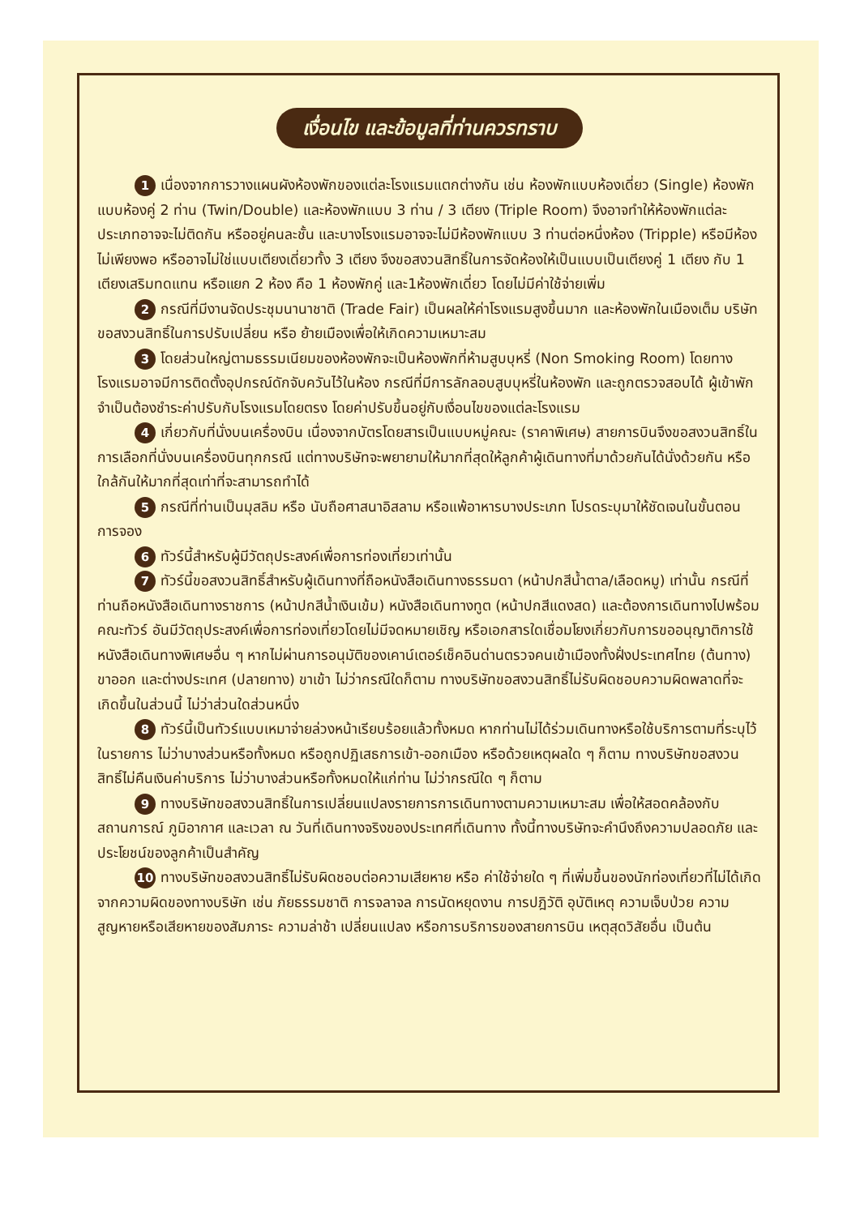เงื่อนไข และข้อมูลที่ท่านควรทราบ
1 เนื่องจากการวางแผนผังห้องพักของแต่ละโรงแรมแตกต่างกัน เช่น ห้องพักแบบห้องเดี่ยว (Single) ห้องพักแบบห้องคู่ 2 ท่าน (Twin/Double) และห้องพักแบบ 3 ท่าน / 3 เตียง (Triple Room) จึงอาจทำให้ห้องพักแต่ละประเภทอาจจะไม่ติดกัน หรืออยู่คนละชั้น และบางโรงแรมอาจจะไม่มีห้องพักแบบ 3 ท่านต่อหนึ่งห้อง (Tripple) หรือมีห้องไม่เพียงพอ หรืออาจไม่ใช่แบบเตียงเดี่ยวทั้ง 3 เตียง จึงขอสงวนสิทธิ์ในการจัดห้องให้เป็นแบบเป็นเตียงคู่ 1 เตียง กับ 1 เตียงเสริมทดแทน หรือแยก 2 ห้อง คือ 1 ห้องพักคู่ และ1ห้องพักเดี่ยว โดยไม่มีค่าใช้จ่ายเพิ่ม
2 กรณีที่มีงานจัดประชุมนานาชาติ (Trade Fair) เป็นผลให้ค่าโรงแรมสูงขึ้นมาก และห้องพักในเมืองเต็ม บริษัทขอสงวนสิทธิ์ในการปรับเปลี่ยน หรือ ย้ายเมืองเพื่อให้เกิดความเหมาะสม
3 โดยส่วนใหญ่ตามธรรมเนียมของห้องพักจะเป็นห้องพักที่ห้ามสูบบุหรี่ (Non Smoking Room) โดยทางโรงแรมอาจมีการติดตั้งอุปกรณ์ดักจับควันไว้ในห้อง กรณีที่มีการลักลอบสูบบุหรี่ในห้องพัก และถูกตรวจสอบได้ ผู้เข้าพักจำเป็นต้องชำระค่าปรับกับโรงแรมโดยตรง โดยค่าปรับขึ้นอยู่กับเงื่อนไขของแต่ละโรงแรม
4 เกี่ยวกับที่นั่งบนเครื่องบิน เนื่องจากบัตรโดยสารเป็นแบบหมู่คณะ (ราคาพิเศษ) สายการบินจึงขอสงวนสิทธิ์ในการเลือกที่นั่งบนเครื่องบินทุกกรณี แต่ทางบริษัทจะพยายามให้มากที่สุดให้ลูกค้าผู้เดินทางที่มาด้วยกันได้นั่งด้วยกัน หรือใกล้กันให้มากที่สุดเท่าที่จะสามารถทำได้
5 กรณีที่ท่านเป็นมุสลิม หรือ นับถือศาสนาอิสลาม หรือแพ้อาหารบางประเภท โปรดระบุมาให้ชัดเจนในขั้นตอนการจอง
6 ทัวร์นี้สำหรับผู้มีวัตถุประสงค์เพื่อการท่องเที่ยวเท่านั้น
7 ทัวร์นี้ขอสงวนสิทธิ์สำหรับผู้เดินทางที่ถือหนังสือเดินทางธรรมดา (หน้าปกสีน้ำตาล/เลือดหมู) เท่านั้น กรณีที่ท่านถือหนังสือเดินทางราชการ (หน้าปกสีน้ำเงินเข้ม) หนังสือเดินทางทูต (หน้าปกสีแดงสด) และต้องการเดินทางไปพร้อมคณะทัวร์ อันมีวัตถุประสงค์เพื่อการท่องเที่ยวโดยไม่มีจดหมายเชิญ หรือเอกสารใดเชื่อมโยงเกี่ยวกับการขออนุญาติการใช้หนังสือเดินทางพิเศษอื่น ๆ หากไม่ผ่านการอนุมัติของเคาน์เตอร์เช็คอินด่านตรวจคนเข้าเมืองทั้งฝั่งประเทศไทย (ต้นทาง) ขาออก และต่างประเทศ (ปลายทาง) ขาเข้า ไม่ว่ากรณีใดก็ตาม ทางบริษัทขอสงวนสิทธิ์ไม่รับผิดชอบความผิดพลาดที่จะเกิดขึ้นในส่วนนี้ ไม่ว่าส่วนใดส่วนหนึ่ง
8 ทัวร์นี้เป็นทัวร์แบบเหมาจ่ายล่วงหน้าเรียบร้อยแล้วทั้งหมด หากท่านไม่ได้ร่วมเดินทางหรือใช้บริการตามที่ระบุไว้ในรายการ ไม่ว่าบางส่วนหรือทั้งหมด หรือถูกปฏิเสธการเข้า-ออกเมือง หรือด้วยเหตุผลใด ๆ ก็ตาม ทางบริษัทขอสงวนสิทธิ์ไม่คืนเงินค่าบริการ ไม่ว่าบางส่วนหรือทั้งหมดให้แก่ท่าน ไม่ว่ากรณีใด ๆ ก็ตาม
9 ทางบริษัทขอสงวนสิทธิ์ในการเปลี่ยนแปลงรายการการเดินทางตามความเหมาะสม เพื่อให้สอดคล้องกับสถานการณ์ ภูมิอากาศ และเวลา ณ วันที่เดินทางจริงของประเทศที่เดินทาง ทั้งนี้ทางบริษัทจะคำนึงถึงความปลอดภัย และประโยชน์ของลูกค้าเป็นสำคัญ
10 ทางบริษัทขอสงวนสิทธิ์ไม่รับผิดชอบต่อความเสียหาย หรือ ค่าใช้จ่ายใด ๆ ที่เพิ่มขึ้นของนักท่องเที่ยวที่ไม่ได้เกิดจากความผิดของทางบริษัท เช่น ภัยธรรมชาติ การจลาจล การนัดหยุดงาน การปฎิวัติ อุบัติเหตุ ความเจ็บป่วย ความสูญหายหรือเสียหายของสัมภาระ ความล่าช้า เปลี่ยนแปลง หรือการบริการของสายการบิน เหตุสุดวิสัยอื่น เป็นต้น